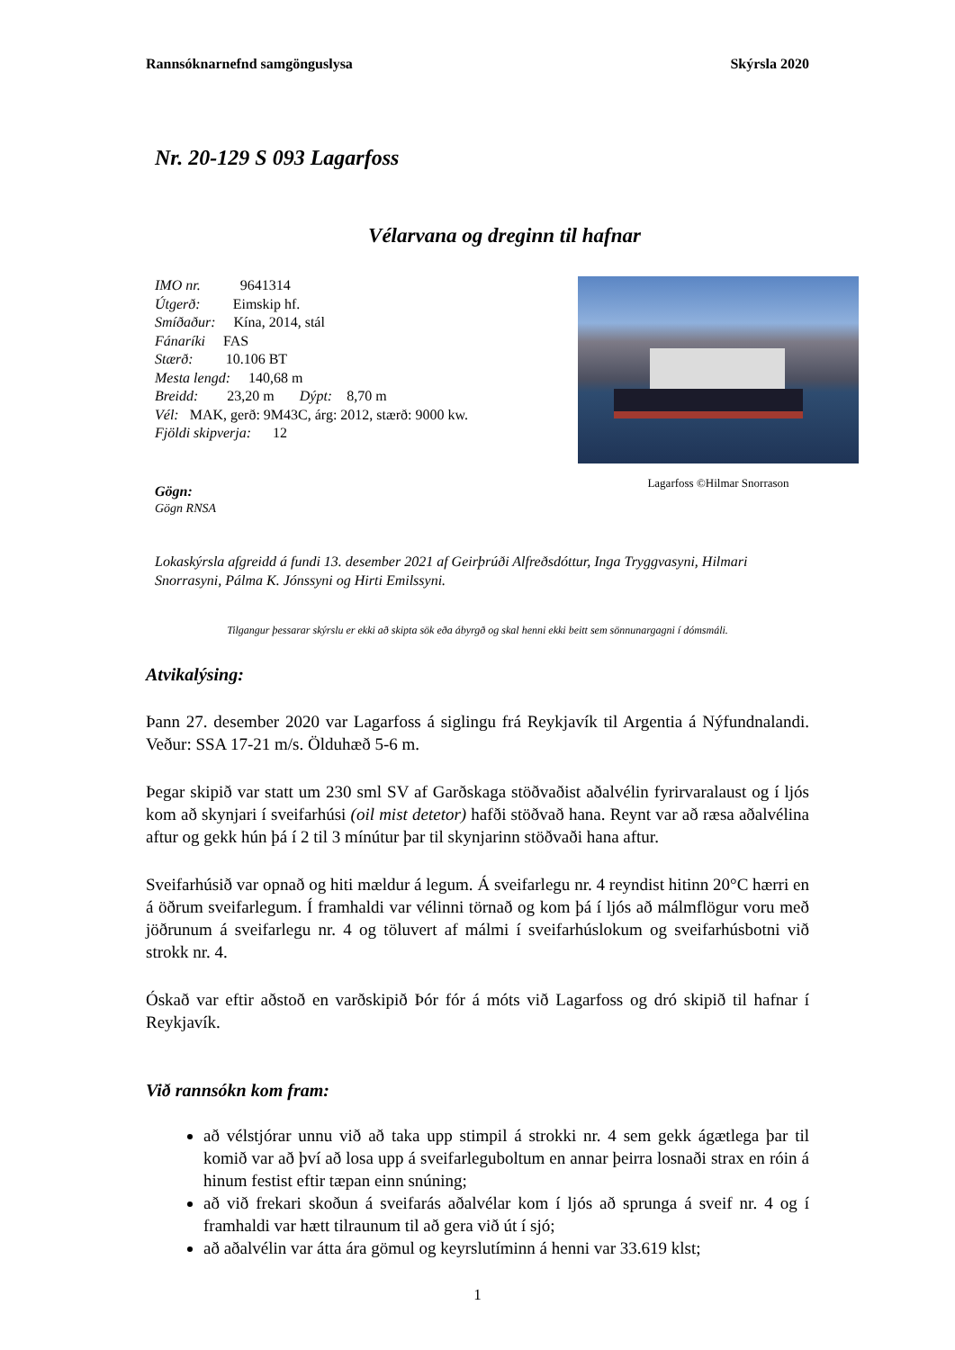Rannsóknarnefnd samgönguslysa Skýrsla 2020
Nr. 20-129 S 093 Lagarfoss
Vélarvana og dreginn til hafnar
IMO nr. 9641314
Útgerð: Eimskip hf.
Smíðaður: Kína, 2014, stál
Fánaríki FAS
Stærð: 10.106 BT
Mesta lengd: 140,68 m
Breidd: 23,20 m Dýpt: 8,70 m
Vél: MAK, gerð: 9M43C, árg: 2012, stærð: 9000 kw.
Fjöldi skipverja: 12
Lagarfoss ©Hilmar Snorrason
Gögn:
Gögn RNSA
Lokaskýrsla afgreidd á fundi 13. desember 2021 af Geirþrúði Alfreðsdóttur, Inga Tryggvasyni, Hilmari Snorrasyni, Pálma K. Jónssyni og Hirti Emilssyni.
Tilgangur þessarar skýrslu er ekki að skipta sök eða ábyrgð og skal henni ekki beitt sem sönnunargagni í dómsmáli.
Atvikalýsing:
Þann 27. desember 2020 var Lagarfoss á siglingu frá Reykjavík til Argentia á Nýfundnalandi. Veður: SSA 17-21 m/s. Ölduhæð 5-6 m.
Þegar skipið var statt um 230 sml SV af Garðskaga stöðvaðist aðalvélin fyrirvaralaust og í ljós kom að skynjari í sveifarhúsi (oil mist detetor) hafði stöðvað hana. Reynt var að ræsa aðalvélina aftur og gekk hún þá í 2 til 3 mínútur þar til skynjarinn stöðvaði hana aftur.
Sveifarhúsið var opnað og hiti mældur á legum. Á sveifarlegu nr. 4 reyndist hitinn 20°C hærri en á öðrum sveifarlegum. Í framhaldi var vélinni törnað og kom þá í ljós að málmflögur voru með jöðrunum á sveifarlegu nr. 4 og töluvert af málmi í sveifarhúslokum og sveifarhúsbotni við strokk nr. 4.
Óskað var eftir aðstoð en varðskipið Þór fór á móts við Lagarfoss og dró skipið til hafnar í Reykjavík.
Við rannsókn kom fram:
að vélstjórar unnu við að taka upp stimpil á strokki nr. 4 sem gekk ágætlega þar til komið var að því að losa upp á sveifarleguboltum en annar þeirra losnaði strax en róin á hinum festist eftir tæpan einn snúning;
að við frekari skoðun á sveifarás aðalvélar kom í ljós að sprunga á sveif nr. 4 og í framhaldi var hætt tilraunum til að gera við út í sjó;
að aðalvélin var átta ára gömul og keyrslutíminn á henni var 33.619 klst;
1